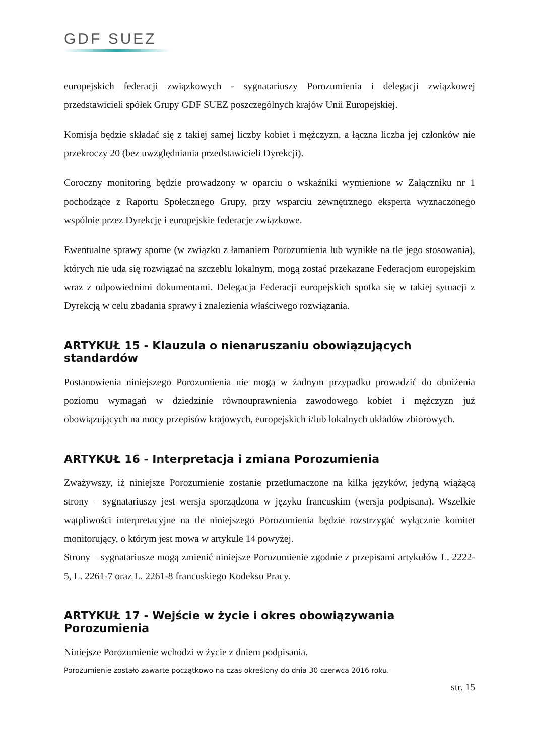GDF SUEZ
europejskich federacji związkowych - sygnatariuszy Porozumienia i delegacji związkowej przedstawicieli spółek Grupy GDF SUEZ poszczególnych krajów Unii Europejskiej.
Komisja będzie składać się z takiej samej liczby kobiet i mężczyzn, a łączna liczba jej członków nie przekroczy 20 (bez uwzględniania przedstawicieli Dyrekcji).
Coroczny monitoring będzie prowadzony w oparciu o wskaźniki wymienione w Załączniku nr 1 pochodzące z Raportu Społecznego Grupy, przy wsparciu zewnętrznego eksperta wyznaczonego wspólnie przez Dyrekcję i europejskie federacje związkowe.
Ewentualne sprawy sporne (w związku z łamaniem Porozumienia lub wynikłe na tle jego stosowania), których nie uda się rozwiązać na szczeblu lokalnym, mogą zostać przekazane Federacjom europejskim wraz z odpowiednimi dokumentami. Delegacja Federacji europejskich spotka się w takiej sytuacji z Dyrekcją w celu zbadania sprawy i znalezienia właściwego rozwiązania.
ARTYKUŁ 15 - Klauzula o nienaruszaniu obowiązujących standardów
Postanowienia niniejszego Porozumienia nie mogą w żadnym przypadku prowadzić do obniżenia poziomu wymagań w dziedzinie równouprawnienia zawodowego kobiet i mężczyzn już obowiązujących na mocy przepisów krajowych, europejskich i/lub lokalnych układów zbiorowych.
ARTYKUŁ 16 - Interpretacja i zmiana Porozumienia
Zważywszy, iż niniejsze Porozumienie zostanie przetłumaczone na kilka języków, jedyną wiążącą strony – sygnatariuszy jest wersja sporządzona w języku francuskim (wersja podpisana). Wszelkie wątpliwości interpretacyjne na tle niniejszego Porozumienia będzie rozstrzygać wyłącznie komitet monitorujący, o którym jest mowa w artykule 14 powyżej.
Strony – sygnatariusze mogą zmienić niniejsze Porozumienie zgodnie z przepisami artykułów L. 2222-5, L. 2261-7 oraz L. 2261-8 francuskiego Kodeksu Pracy.
ARTYKUŁ 17 - Wejście w życie i okres obowiązywania Porozumienia
Niniejsze Porozumienie wchodzi w życie z dniem podpisania.
Porozumienie zostało zawarte początkowo na czas określony do dnia 30 czerwca 2016 roku.
str. 15